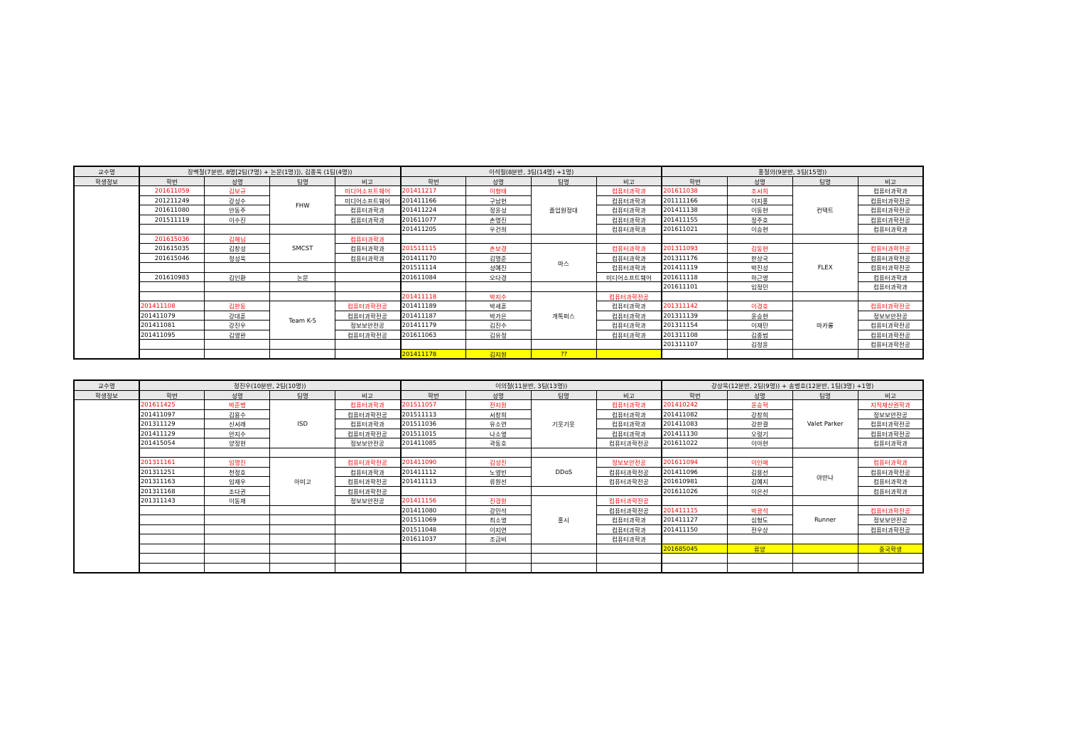| 교수명 | 장백철(7분반, 8명[2팀(7명) + 논문(1명)]), 김종욱 (1팀(4명)) | | | | 이석필(8분반, 3팀(14명) +1명) | | | | 홍철의(9분반, 3팀(15명)) | | | |
| --- | --- | --- | --- | --- | --- | --- | --- | --- | --- | --- | --- | --- |
| 학생정보 | 학번 | 성명 | 팀명 | 비고 | 학번 | 성명 | 팀명 | 비고 | 학번 | 성명 | 팀명 | 비고 |
| | 201611059 | 김보규 | FHW | 미디어소프트웨어 | 201411217 | 이형태 | 졸업원정대 | 컴퓨터과학과 | 201611038 | 조서희 | 컨텍트 | 컴퓨터과학과 |
| | 201211249 | 강성수 | | 미디어소프트웨어 | 201411166 | 구남현 | | 컴퓨터과학과 | 201111166 | 이지홍 | | 컴퓨터과학전공 |
| | 201611080 | 안동주 | | 컴퓨터과학과 | 201411224 | 정윤성 | | 컴퓨터과학과 | 201411138 | 이동현 | | 컴퓨터과학전공 |
| | 201511119 | 이수진 | | 컴퓨터과학과 | 201611077 | 손명진 | | 컴퓨터과학과 | 201411155 | 정주호 | | 컴퓨터과학전공 |
| | | | | | 201411205 | 우건희 | | 컴퓨터과학과 | 201611021 | 이승현 | | 컴퓨터과학과 |
| | 201615036 | 김해님 | SMCST | 컴퓨터과학과 | | | | | | | | |
| | 201615035 | 김창성 | | 컴퓨터과학과 | 201511115 | 손보경 | 마스 | 컴퓨터과학과 | 201311093 | 김동현 | FLEX | 컴퓨터과학전공 |
| | 201615046 | 정성욱 | | 컴퓨터과학과 | 201411170 | 김명준 | | 컴퓨터과학과 | 201311176 | 한상국 | | 컴퓨터과학전공 |
| | | | | | 201511114 | 성예진 | | 컴퓨터과학과 | 201411119 | 박진성 | | 컴퓨터과학전공 |
| | 201610983 | 김인환 | 논문 | | 201611084 | 오다경 | | 미디어소프트웨어 | 201611118 | 하근영 | | 컴퓨터과학과 |
| | | | | | | | | | 201611101 | 임정민 | | 컴퓨터과학과 |
| | | | | | 201411118 | 박지수 | 개톡퍼스 | 컴퓨터과학전공 | | | | |
| | 201411108 | 김한동 | Team K-5 | 컴퓨터과학전공 | 201411189 | 박세훈 | | 컴퓨터과학과 | 201311142 | 이경호 | 마카롱 | 컴퓨터과학전공 |
| | 201411079 | 강대훈 | | 컴퓨터과학전공 | 201411187 | 박가은 | | 컴퓨터과학과 | 201311139 | 윤승현 | | 정보보안전공 |
| | 201411081 | 강진우 | | 정보보안전공 | 201411179 | 김진수 | | 컴퓨터과학과 | 201311154 | 이재민 | | 컴퓨터과학전공 |
| | 201411095 | 김영완 | | 컴퓨터과학전공 | 201611063 | 김유정 | | 컴퓨터과학과 | 201311108 | 김종범 | | 컴퓨터과학전공 |
| | | | | | | | | | 201311107 | 김정윤 | | 컴퓨터과학전공 |
| | | | | | 201411178 | 김지원 | ?? | | | | | |
| 교수명 | 정진우(10분반, 2팀(10명)) | | | | 이의철(11분반, 3팀(13명)) | | | | 강상욱(12분반, 2팀(9명)) + 송병호(12분반, 1팀(3명) +1명) | | | |
| --- | --- | --- | --- | --- | --- | --- | --- | --- | --- | --- | --- | --- |
| 학생정보 | 학번 | 성명 | 팀명 | 비고 | 학번 | 성명 | 팀명 | 비고 | 학번 | 성명 | 팀명 | 비고 |
| | 201611425 | 박준병 | ISD | 컴퓨터과학과 | 201511057 | 전지원 | 기웃기웃 | 컴퓨터과학과 | 201410242 | 윤승혁 | Valet Parker | 지적재산권학과 |
| | 201411097 | 김용수 | | 컴퓨터과학전공 | 201511113 | 서창희 | | 컴퓨터과학과 | 201411082 | 강창희 | | 정보보안전공 |
| | 201311129 | 신서래 | | 컴퓨터과학과 | 201511036 | 유소연 | | 컴퓨터과학과 | 201411083 | 강한결 | | 컴퓨터과학전공 |
| | 201411129 | 안지수 | | 컴퓨터과학전공 | 201511015 | 나소영 | | 컴퓨터과학과 | 201411130 | 오령기 | | 컴퓨터과학전공 |
| | 201415054 | 양정현 | | 정보보안전공 | 201411085 | 곽동호 | | 컴퓨터과학전공 | 201611022 | 이아현 | | 컴퓨터과학과 |
| | 201311161 | 임명진 | 아미고 | 컴퓨터과학전공 | 201411090 | 김성진 | DDoS | 정보보안전공 | 201611094 | 이인애 | 야만나 | 컴퓨터과학과 |
| | 201311251 | 천정호 | | 컴퓨터과학과 | 201411112 | 노영빈 | | 컴퓨터과학전공 | 201411096 | 김용선 | | 컴퓨터과학전공 |
| | 201311163 | 임재우 | | 컴퓨터과학전공 | 201411113 | 류원선 | | 컴퓨터과학전공 | 201610981 | 김예지 | | 컴퓨터과학과 |
| | 201311168 | 조다귄 | | 컴퓨터과학전공 | | | | | 201611026 | 이은선 | | 컴퓨터과학과 |
| | 201311143 | 이동재 | | 정보보안전공 | 201411156 | 진경원 | 홍시 | 컴퓨터과학전공 | | | | |
| | | | | | 201411080 | 강민석 | | 컴퓨터과학전공 | 201411115 | 박광석 | Runner | 컴퓨터과학전공 |
| | | | | | 201511069 | 최소영 | | 컴퓨터과학과 | 201411127 | 심형도 | | 정보보안전공 |
| | | | | | 201511048 | 이지연 | | 컴퓨터과학과 | 201411150 | 전우상 | | 컴퓨터과학전공 |
| | | | | | 201611037 | 조금비 | | 컴퓨터과학과 | | | | |
| | | | | | | | | | 201685045 | 류양 | | 중국학생 |